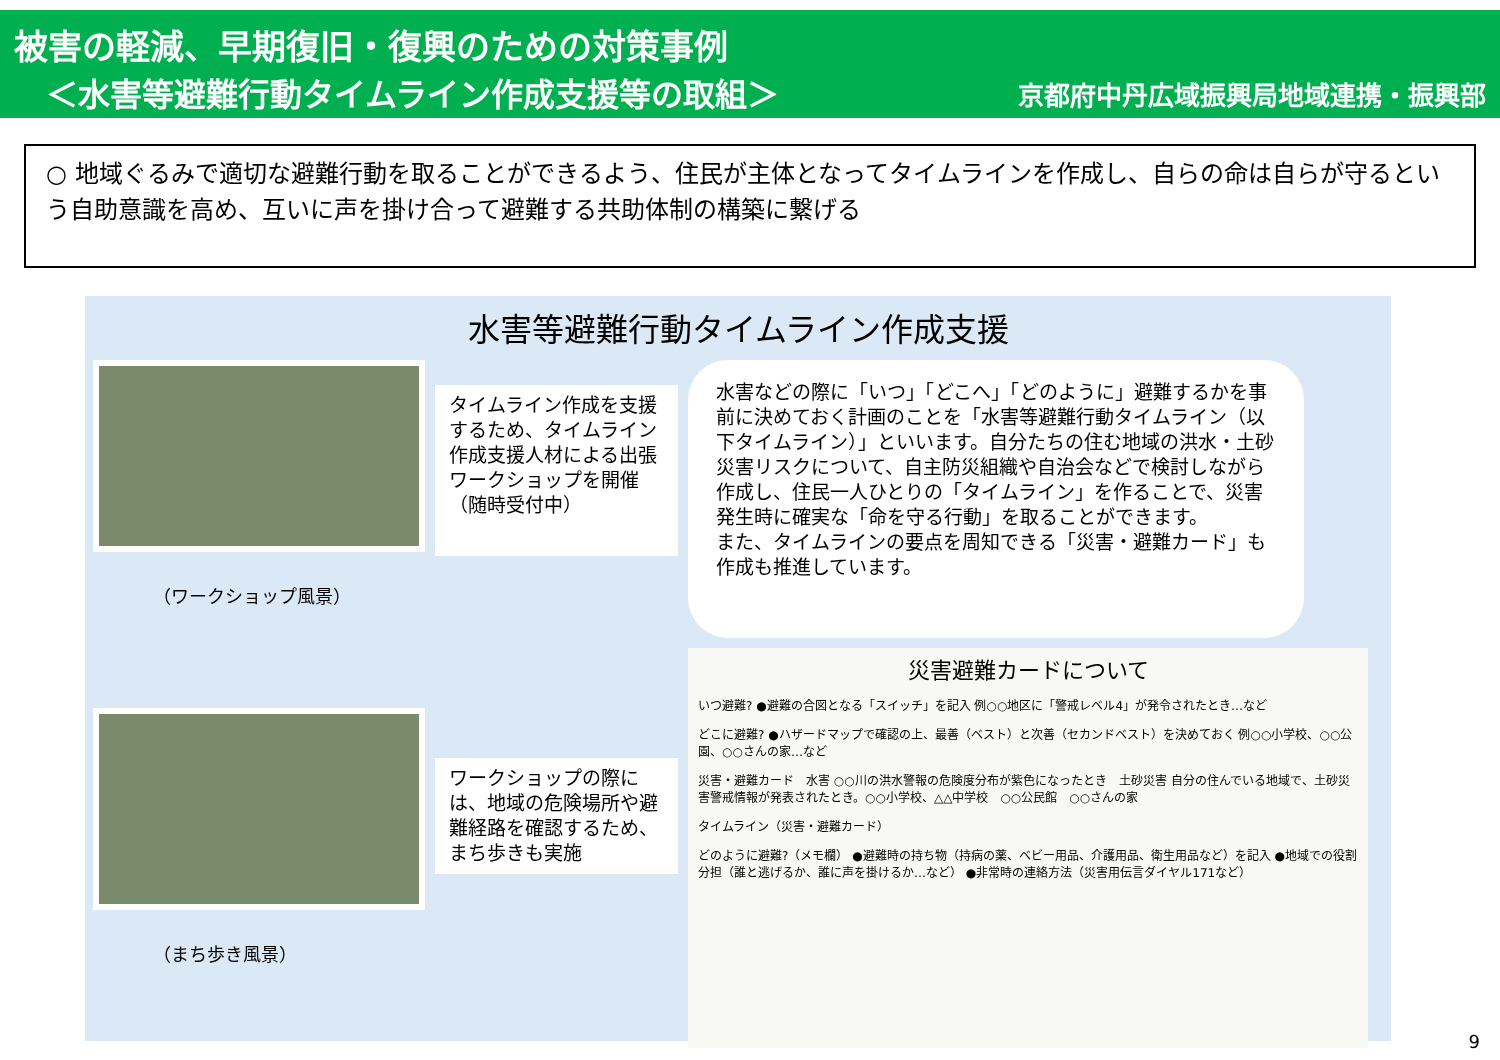被害の軽減、早期復旧・復興のための対策事例
　＜水害等避難行動タイムライン作成支援等の取組＞ 京都府中丹広域振興局地域連携・振興部
○ 地域ぐるみで適切な避難行動を取ることができるよう、住民が主体となってタイムラインを作成し、自らの命は自らが守るという自助意識を高め、互いに声を掛け合って避難する共助体制の構築に繋げる
水害等避難行動タイムライン作成支援
（ワークショップ風景）
タイムライン作成を支援するため、タイムライン作成支援人材による出張ワークショップを開催
（随時受付中）
水害などの際に「いつ」「どこへ」「どのように」避難するかを事前に決めておく計画のことを「水害等避難行動タイムライン（以下タイムライン）」といいます。自分たちの住む地域の洪水・土砂災害リスクについて、自主防災組織や自治会などで検討しながら作成し、住民一人ひとりの「タイムライン」を作ることで、災害発生時に確実な「命を守る行動」を取ることができます。
また、タイムラインの要点を周知できる「災害・避難カード」も作成も推進しています。
（まち歩き風景）
ワークショップの際には、地域の危険場所や避難経路を確認するため、まち歩きも実施
災害避難カードについて
いつ避難? ●避難の合図となる「スイッチ」を記入 例○○地区に「警戒レベル4」が発令されたとき…など
どこに避難? ●ハザードマップで確認の上、最善（ベスト）と次善（セカンドベスト）を決めておく 例○○小学校、○○公園、○○さんの家…など
災害・避難カード　水害 ○○川の洪水警報の危険度分布が紫色になったとき　土砂災害 自分の住んでいる地域で、土砂災害警戒情報が発表されたとき。○○小学校、△△中学校　○○公民館　○○さんの家
タイムライン（災害・避難カード）
どのように避難?（メモ欄） ●避難時の持ち物（持病の薬、ベビー用品、介護用品、衛生用品など）を記入 ●地域での役割分担（誰と逃げるか、誰に声を掛けるか…など） ●非常時の連絡方法（災害用伝言ダイヤル171など）
9